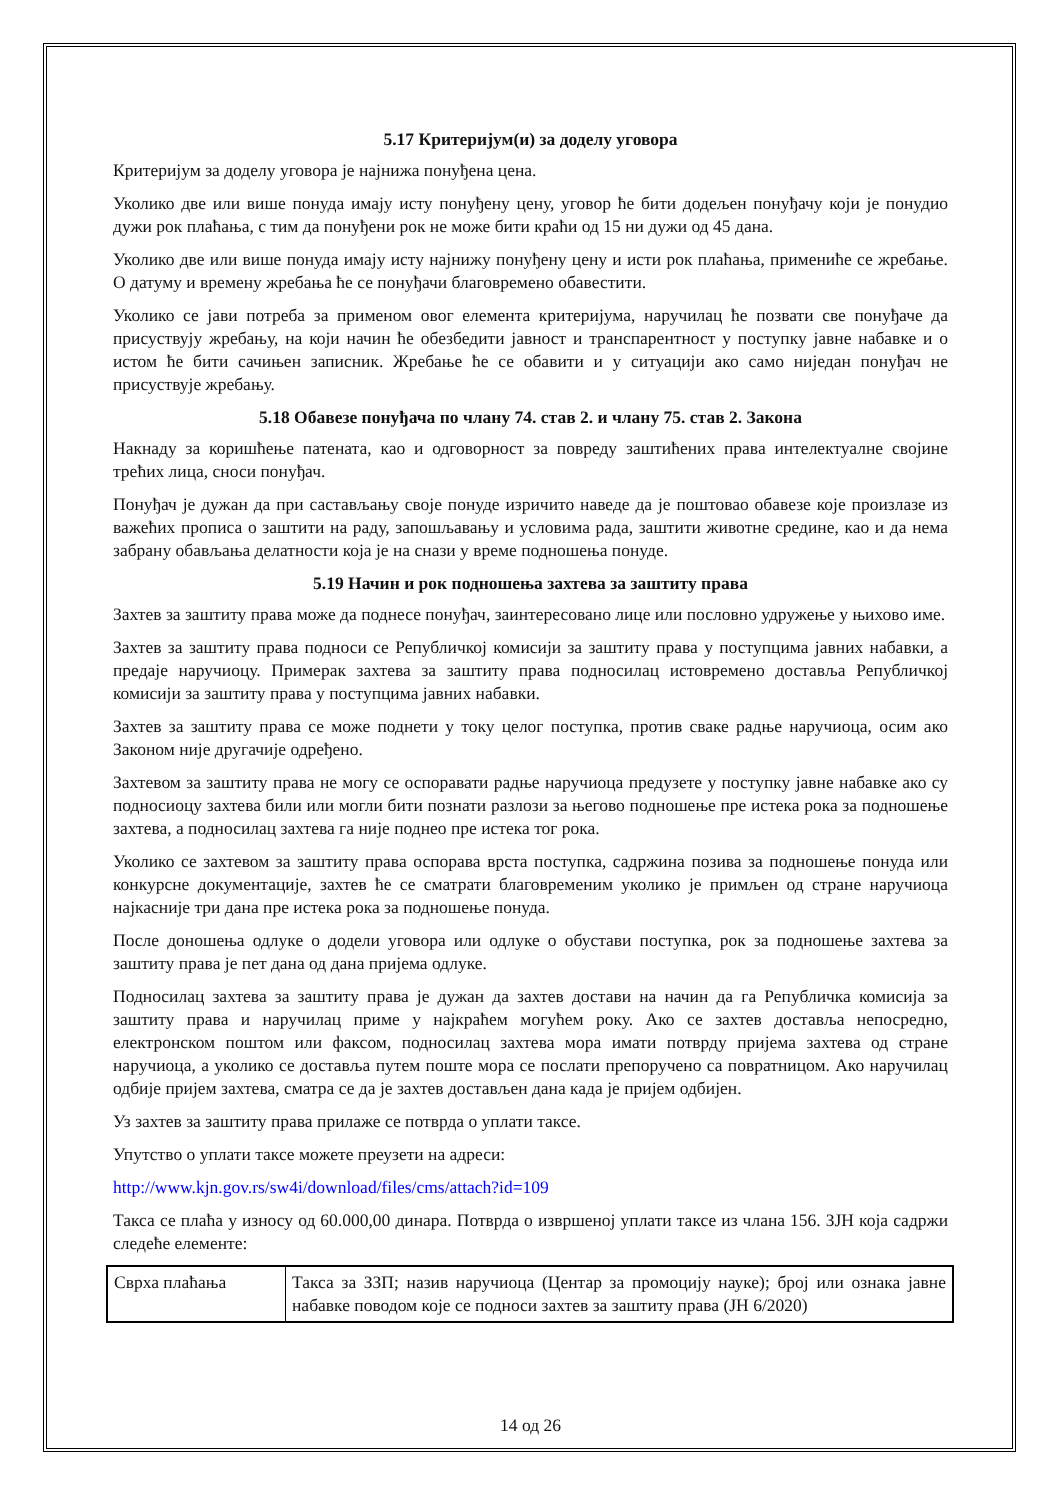5.17 Критеријум(и) за доделу уговора
Критеријум за доделу уговора је најнижа понуђена цена.
Уколико две или више понуда имају исту понуђену цену, уговор ће бити додељен понуђачу који је понудио дужи рок плаћања, с тим да понуђени рок не може бити краћи од 15 ни дужи од 45 дана.
Уколико две или више понуда имају исту најнижу понуђену цену и исти рок плаћања, примениће се жребање. О датуму и времену жребања ће се понуђачи благовремено обавестити.
Уколико се јави потреба за применом овог елемента критеријума, наручилац ће позвати све понуђаче да присуствују жребању, на који начин ће обезбедити јавност и транспарентност у поступку јавне набавке и о истом ће бити сачињен записник. Жребање ће се обавити и у ситуацији ако само ниједан понуђач не присуствује жребању.
5.18 Обавезе понуђача по члану 74. став 2. и члану 75. став 2. Закона
Накнаду за коришћење патената, као и одговорност за повреду заштићених права интелектуалне својине трећих лица, сноси понуђач.
Понуђач је дужан да при састављању своје понуде изричито наведе да је поштовао обавезе које произлазе из важећих прописа о заштити на раду, запошљавању и условима рада, заштити животне средине, као и да нема забрану обављања делатности која је на снази у време подношења понуде.
5.19 Начин и рок подношења захтева за заштиту права
Захтев за заштиту права може да поднесе понуђач, заинтересовано лице или пословно удружење у њихово име.
Захтев за заштиту права подноси се Републичкој комисији за заштиту права у поступцима јавних набавки, а предаје наручиоцу. Примерак захтева за заштиту права подносилац истовремено доставља Републичкој комисији за заштиту права у поступцима јавних набавки.
Захтев за заштиту права се може поднети у току целог поступка, против сваке радње наручиоца, осим ако Законом није другачије одређено.
Захтевом за заштиту права не могу се оспоравати радње наручиоца предузете у поступку јавне набавке ако су подносиоцу захтева били или могли бити познати разлози за његово подношење пре истека рока за подношење захтева, а подносилац захтева га није поднео пре истека тог рока.
Уколико се захтевом за заштиту права оспорава врста поступка, садржина позива за подношење понуда или конкурсне документације, захтев ће се сматрати благовременим уколико је примљен од стране наручиоца најкасније три дана пре истека рока за подношење понуда.
После доношења одлуке о додели уговора или одлуке о обустави поступка, рок за подношење захтева за заштиту права је пет дана од дана пријема одлуке.
Подносилац захтева за заштиту права је дужан да захтев достави на начин да га Републичка комисија за заштиту права и наручилац приме у најкраћем могућем року. Ако се захтев доставља непосредно, електронском поштом или факсом, подносилац захтева мора имати потврду пријема захтева од стране наручиоца, а уколико се доставља путем поште мора се послати препоручено са повратницом. Ако наручилац одбије пријем захтева, сматра се да је захтев достављен дана када је пријем одбијен.
Уз захтев за заштиту права прилаже се потврда о уплати таксе.
Упутство о уплати таксе можете преузети на адреси:
http://www.kjn.gov.rs/sw4i/download/files/cms/attach?id=109
Такса се плаћа у износу од 60.000,00 динара. Потврда о извршеној уплати таксе из члана 156. ЗЈН која садржи следеће елементе:
| Сврха плаћања | Такса за ЗЗП; назив наручиоца (Центар за промоцију науке); број или ознака јавне набавке поводом које се подноси захтев за заштиту права (ЈН 6/2020) |
14 од 26